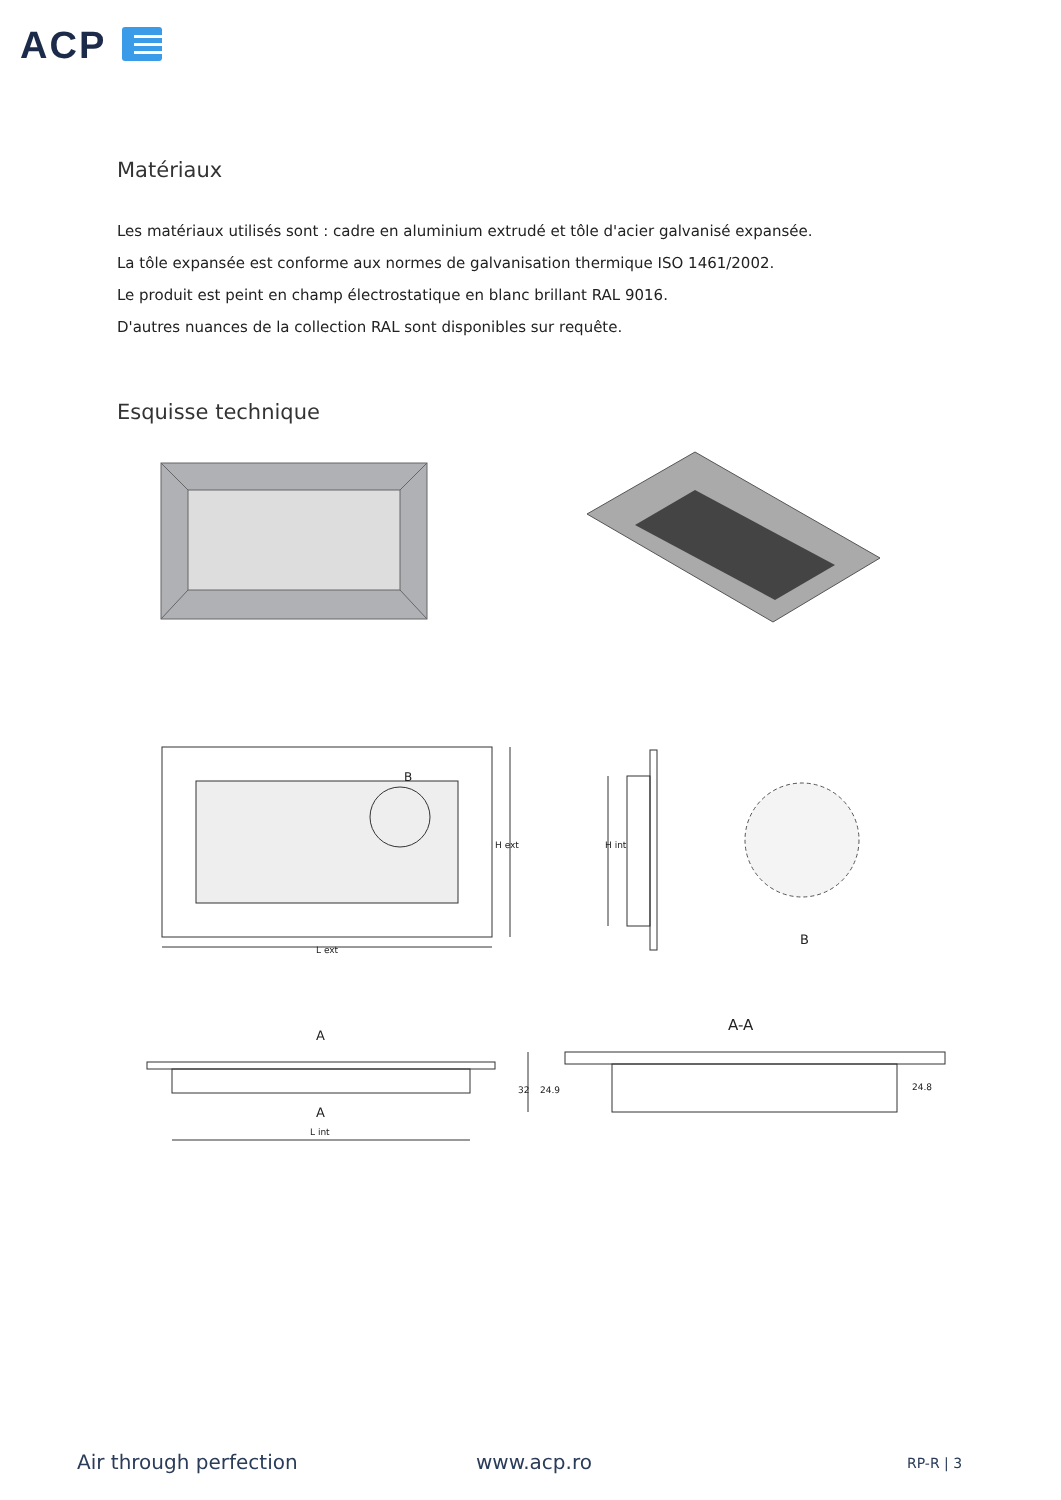ACP
Matériaux
Les matériaux utilisés sont : cadre en aluminium extrudé et tôle d'acier galvanisé expansée.
La tôle expansée est conforme aux normes de galvanisation thermique ISO 1461/2002.
Le produit est peint en champ électrostatique en blanc brillant RAL 9016.
D'autres nuances de la collection RAL sont disponibles sur requête.
Esquisse technique
B
L ext
H ext H int
B
A-A
A
A
L int
32 24.9 24.8
Air through perfection www.acp.ro RP-R | 3